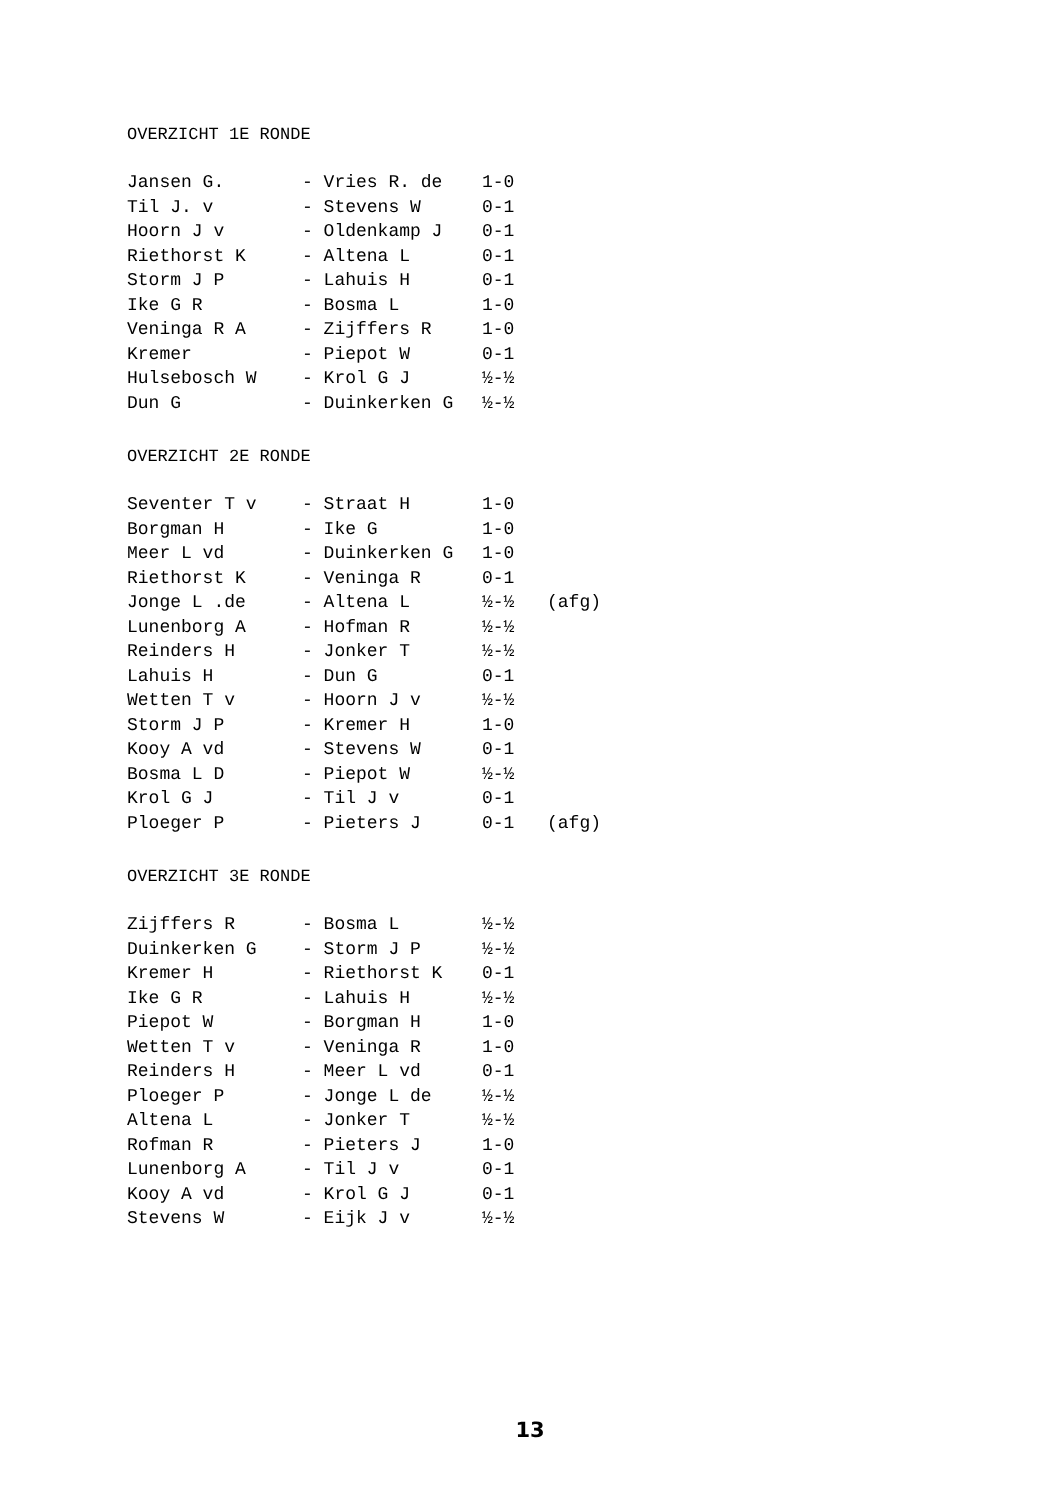OVERZICHT 1E RONDE
| Jansen G. | - Vries R. de | 1-0 | |
| Til J. v | - Stevens W | 0-1 | |
| Hoorn J v | - Oldenkamp J | 0-1 | |
| Riethorst K | - Altena L | 0-1 | |
| Storm J P | - Lahuis H | 0-1 | |
| Ike G R | - Bosma L | 1-0 | |
| Veninga R A | - Zijffers R | 1-0 | |
| Kremer | - Piepot W | 0-1 | |
| Hulsebosch W | - Krol G J | ½-½ | |
| Dun G | - Duinkerken G | ½-½ | |
OVERZICHT 2E RONDE
| Seventer T v | - Straat H | 1-0 | |
| Borgman H | - Ike G | 1-0 | |
| Meer L vd | - Duinkerken G | 1-0 | |
| Riethorst K | - Veninga R | 0-1 | |
| Jonge L .de | - Altena L | ½-½ | (afg) |
| Lunenborg A | - Hofman R | ½-½ | |
| Reinders H | - Jonker T | ½-½ | |
| Lahuis H | - Dun G | 0-1 | |
| Wetten T v | - Hoorn J v | ½-½ | |
| Storm J P | - Kremer H | 1-0 | |
| Kooy A vd | - Stevens W | 0-1 | |
| Bosma L D | - Piepot W | ½-½ | |
| Krol G J | - Til J v | 0-1 | |
| Ploeger P | - Pieters J | 0-1 | (afg) |
OVERZICHT 3E RONDE
| Zijffers R | - Bosma L | ½-½ |
| Duinkerken G | - Storm J P | ½-½ |
| Kremer H | - Riethorst K | 0-1 |
| Ike G R | - Lahuis H | ½-½ |
| Piepot W | - Borgman H | 1-0 |
| Wetten T v | - Veninga R | 1-0 |
| Reinders H | - Meer L vd | 0-1 |
| Ploeger P | - Jonge L de | ½-½ |
| Altena L | - Jonker T | ½-½ |
| Rofman R | - Pieters J | 1-0 |
| Lunenborg A | - Til J v | 0-1 |
| Kooy A vd | - Krol G J | 0-1 |
| Stevens W | - Eijk J v | ½-½ |
13